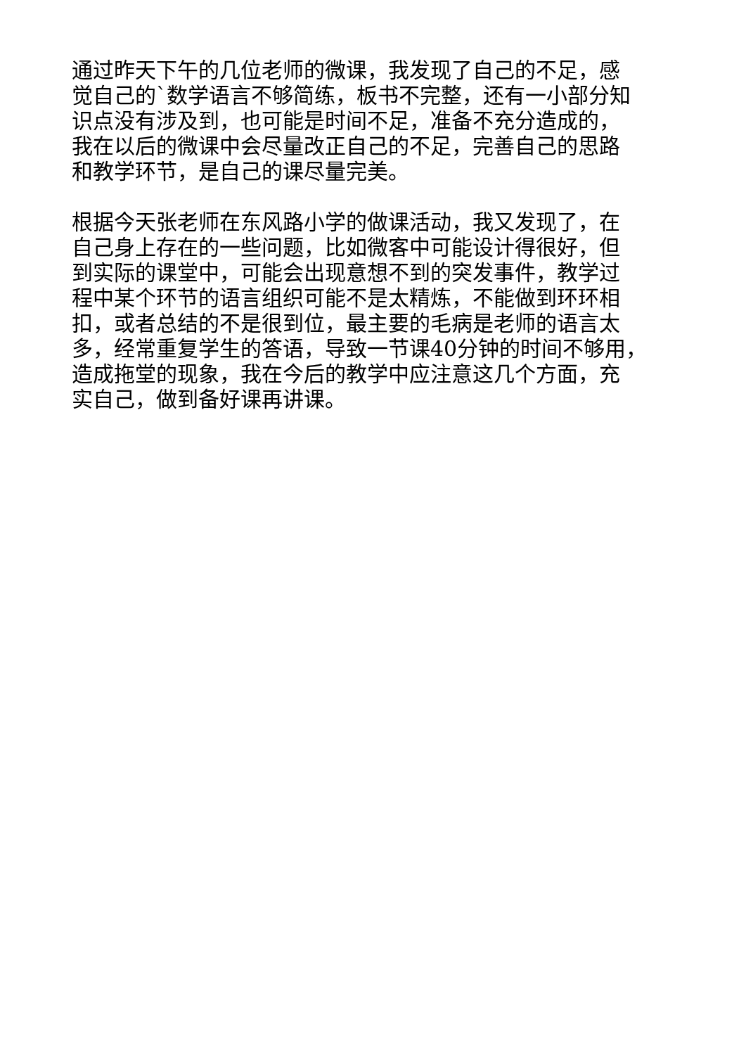通过昨天下午的几位老师的微课，我发现了自己的不足，感
觉自己的`数学语言不够简练，板书不完整，还有一小部分知
识点没有涉及到，也可能是时间不足，准备不充分造成的，
我在以后的微课中会尽量改正自己的不足，完善自己的思路
和教学环节，是自己的课尽量完美。
根据今天张老师在东风路小学的做课活动，我又发现了，在
自己身上存在的一些问题，比如微客中可能设计得很好，但
到实际的课堂中，可能会出现意想不到的突发事件，教学过
程中某个环节的语言组织可能不是太精炼，不能做到环环相
扣，或者总结的不是很到位，最主要的毛病是老师的语言太
多，经常重复学生的答语，导致一节课40分钟的时间不够用，
造成拖堂的现象，我在今后的教学中应注意这几个方面，充
实自己，做到备好课再讲课。